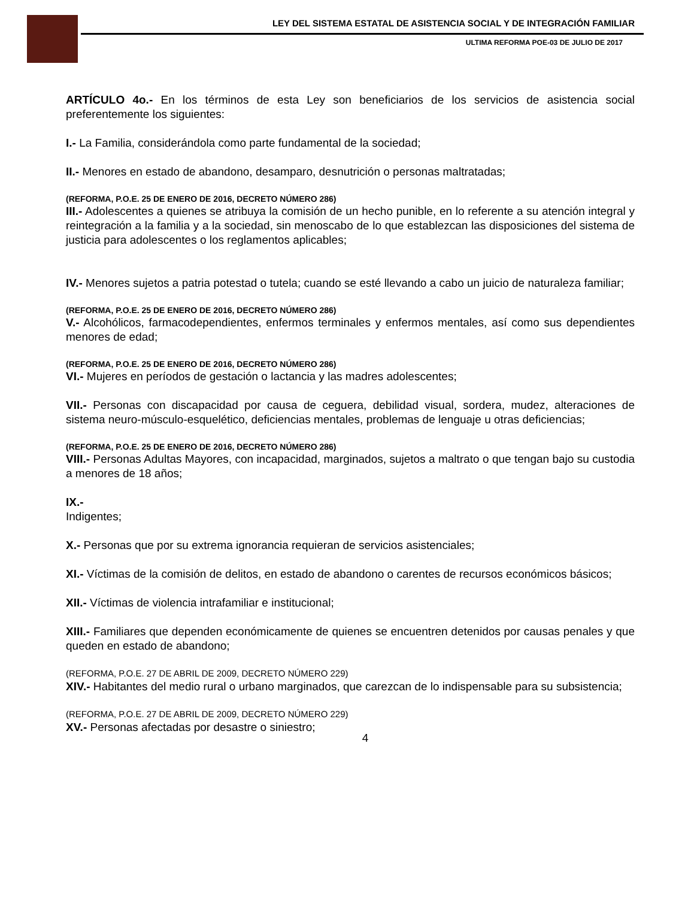LEY DEL SISTEMA ESTATAL DE ASISTENCIA SOCIAL Y DE INTEGRACIÓN FAMILIAR
ULTIMA REFORMA POE-03 DE JULIO DE 2017
ARTÍCULO 4o.- En los términos de esta Ley son beneficiarios de los servicios de asistencia social preferentemente los siguientes:
I.- La Familia, considerándola como parte fundamental de la sociedad;
II.- Menores en estado de abandono, desamparo, desnutrición o personas maltratadas;
(REFORMA, P.O.E. 25 DE ENERO DE 2016, DECRETO NÚMERO 286)
III.- Adolescentes a quienes se atribuya la comisión de un hecho punible, en lo referente a su atención integral y reintegración a la familia y a la sociedad, sin menoscabo de lo que establezcan las disposiciones del sistema de justicia para adolescentes o los reglamentos aplicables;
IV.- Menores sujetos a patria potestad o tutela; cuando se esté llevando a cabo un juicio de naturaleza familiar;
(REFORMA, P.O.E. 25 DE ENERO DE 2016, DECRETO NÚMERO 286)
V.- Alcohólicos, farmacodependientes, enfermos terminales y enfermos mentales, así como sus dependientes menores de edad;
(REFORMA, P.O.E. 25 DE ENERO DE 2016, DECRETO NÚMERO 286)
VI.- Mujeres en períodos de gestación o lactancia y las madres adolescentes;
VII.- Personas con discapacidad por causa de ceguera, debilidad visual, sordera, mudez, alteraciones de sistema neuro-músculo-esquelético, deficiencias mentales, problemas de lenguaje u otras deficiencias;
(REFORMA, P.O.E. 25 DE ENERO DE 2016, DECRETO NÚMERO 286)
VIII.- Personas Adultas Mayores, con incapacidad, marginados, sujetos a maltrato o que tengan bajo su custodia a menores de 18 años;
IX.-
Indigentes;
X.- Personas que por su extrema ignorancia requieran de servicios asistenciales;
XI.- Víctimas de la comisión de delitos, en estado de abandono o carentes de recursos económicos básicos;
XII.- Víctimas de violencia intrafamiliar e institucional;
XIII.- Familiares que dependen económicamente de quienes se encuentren detenidos por causas penales y que queden en estado de abandono;
(REFORMA, P.O.E. 27 DE ABRIL DE 2009, DECRETO NÚMERO 229)
XIV.- Habitantes del medio rural o urbano marginados, que carezcan de lo indispensable para su subsistencia;
(REFORMA, P.O.E. 27 DE ABRIL DE 2009, DECRETO NÚMERO 229)
XV.- Personas afectadas por desastre o siniestro;
4